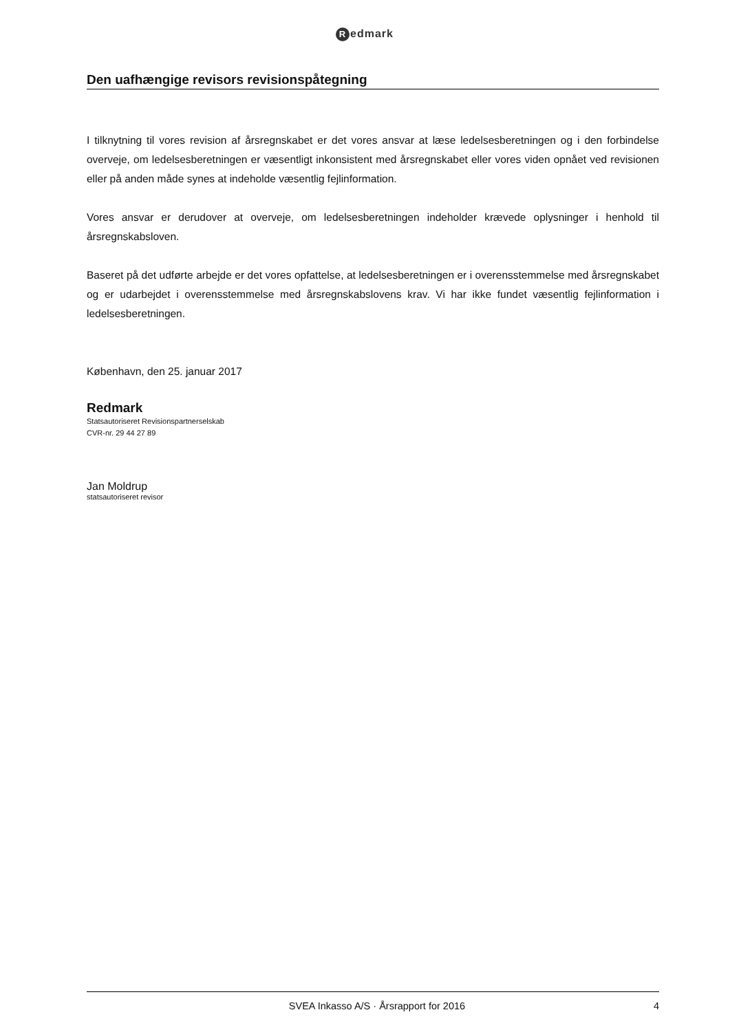Redmark
Den uafhængige revisors revisionspåtegning
I tilknytning til vores revision af årsregnskabet er det vores ansvar at læse ledelsesberetningen og i den forbindelse overveje, om ledelsesberetningen er væsentligt inkonsistent med årsregnskabet eller vores viden opnået ved revisionen eller på anden måde synes at indeholde væsentlig fejlinformation.
Vores ansvar er derudover at overveje, om ledelsesberetningen indeholder krævede oplysninger i henhold til årsregnskabsloven.
Baseret på det udførte arbejde er det vores opfattelse, at ledelsesberetningen er i overensstemmelse med årsregnskabet og er udarbejdet i overensstemmelse med årsregnskabslovens krav. Vi har ikke fundet væsentlig fejlinformation i ledelsesberetningen.
København, den 25. januar 2017
Redmark
Statsautoriseret Revisionspartnerselskab
CVR-nr. 29 44 27 89
Jan Moldrup
statsautoriseret revisor
SVEA Inkasso A/S · Årsrapport for 2016
4